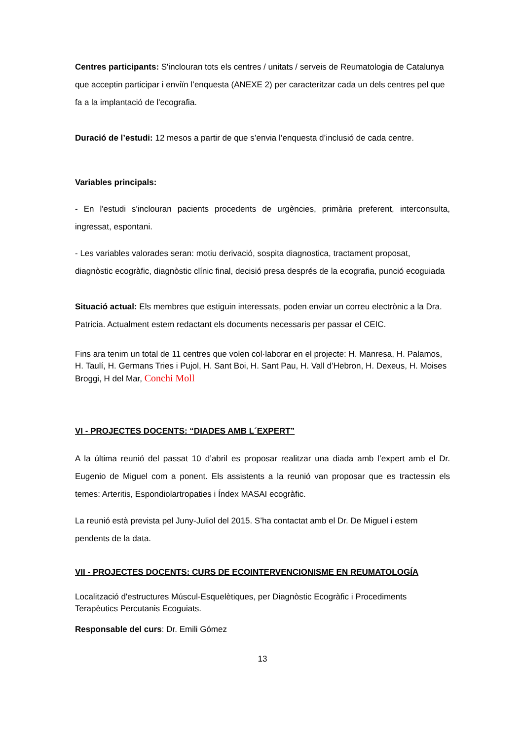Centres participants: S'inclouran tots els centres / unitats / serveis de Reumatologia de Catalunya que acceptin participar i enviïn l’enquesta (ANEXE 2) per caracteritzar cada un dels centres pel que fa a la implantació de l'ecografia.
Duració de l’estudi: 12 mesos a partir de que s’envia l’enquesta d’inclusió de cada centre.
Variables principals:
- En l'estudi s'inclouran pacients procedents de urgències, primària preferent, interconsulta, ingressat, espontani.
- Les variables valorades seran: motiu derivació, sospita diagnostica, tractament proposat, diagnòstic ecogràfic, diagnòstic clínic final, decisió presa després de la ecografia, punció ecoguiada
Situació actual: Els membres que estiguin interessats, poden enviar un correu electrònic a la Dra. Patricia. Actualment estem redactant els documents necessaris per passar el CEIC.
Fins ara tenim un total de 11 centres que volen col·laborar en el projecte: H. Manresa, H. Palamos, H. Taulí, H. Germans Tries i Pujol, H. Sant Boi, H. Sant Pau, H. Vall d’Hebron, H. Dexeus, H. Moises Broggi, H del Mar, Conchi Moll
VI - PROJECTES DOCENTS: “DIADES AMB L´EXPERT”
A la última reunió del passat 10 d’abril es proposar realitzar una diada amb l’expert amb el Dr. Eugenio de Miguel com a ponent. Els assistents a la reunió van proposar que es tractessin els temes: Arteritis, Espondiolartropaties i Índex MASAI ecogràfic.
La reunió està prevista pel Juny-Juliol del 2015. S’ha contactat amb el Dr. De Miguel i estem pendents de la data.
VII - PROJECTES DOCENTS: CURS DE ECOINTERVENCIONISME EN REUMATOLOGÍA
Localització d'estructures Múscul-Esquelètiques, per Diagnòstic Ecogràfic i Procediments Terapèutics Percutanis Ecoguiats.
Responsable del curs: Dr. Emili Gómez
13